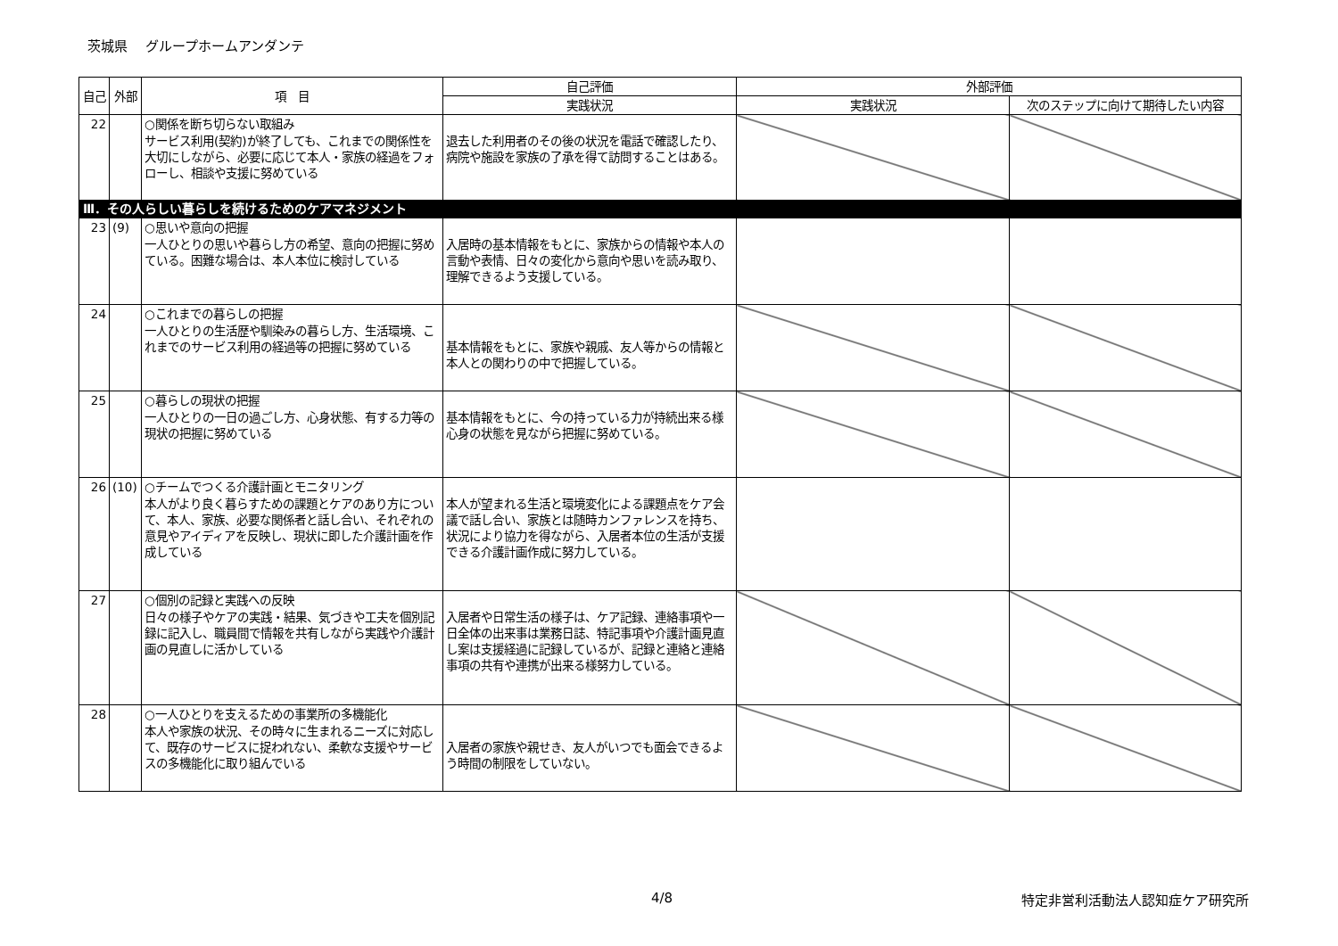茨城県　 グループホームアンダンテ
| 自己 | 外部 | 項 目 | 自己評価 | 外部評価 | |
| --- | --- | --- | --- | --- | --- |
| | | | 実践状況 | 実践状況 | 次のステップに向けて期待したい内容 |
| 22 | | ○関係を断ち切らない取組み サービス利用(契約)が終了しても、これまでの関係性を大切にしながら、必要に応じて本人・家族の経過をフォローし、相談や支援に努めている | 退去した利用者のその後の状況を電話で確認したり、病院や施設を家族の了承を得て訪問することはある。 | | |
| Ⅲ．その人らしい暮らしを続けるためのケアマネジメント | | | | | |
| 23 | (9) | ○思いや意向の把握 一人ひとりの思いや暮らし方の希望、意向の把握に努めている。困難な場合は、本人本位に検討している | 入居時の基本情報をもとに、家族からの情報や本人の言動や表情、日々の変化から意向や思いを読み取り、理解できるよう支援している。 | | |
| 24 | | ○これまでの暮らしの把握 一人ひとりの生活歴や馴染みの暮らし方、生活環境、これまでのサービス利用の経過等の把握に努めている | 基本情報をもとに、家族や親戚、友人等からの情報と本人との関わりの中で把握している。 | | |
| 25 | | ○暮らしの現状の把握 一人ひとりの一日の過ごし方、心身状態、有する力等の現状の把握に努めている | 基本情報をもとに、今の持っている力が持続出来る様心身の状態を見ながら把握に努めている。 | | |
| 26 | (10) | ○チームでつくる介護計画とモニタリング 本人がより良く暮らすための課題とケアのあり方について、本人、家族、必要な関係者と話し合い、それぞれの意見やアイディアを反映し、現状に即した介護計画を作成している | 本人が望まれる生活と環境変化による課題点をケア会議で話し合い、家族とは随時カンファレンスを持ち、状況により協力を得ながら、入居者本位の生活が支援できる介護計画作成に努力している。 | | |
| 27 | | ○個別の記録と実践への反映 日々の様子やケアの実践・結果、気づきや工夫を個別記録に記入し、職員間で情報を共有しながら実践や介護計画の見直しに活かしている | 入居者や日常生活の様子は、ケア記録、連絡事項や一日全体の出来事は業務日誌、特記事項や介護計画見直し案は支援経過に記録しているが、記録と連絡と連絡事項の共有や連携が出来る様努力している。 | | |
| 28 | | ○一人ひとりを支えるための事業所の多機能化 本人や家族の状況、その時々に生まれるニーズに対応して、既存のサービスに捉われない、柔軟な支援やサービスの多機能化に取り組んでいる | 入居者の家族や親せき、友人がいつでも面会できるよう時間の制限をしていない。 | | |
4/8 特定非営利活動法人認知症ケア研究所